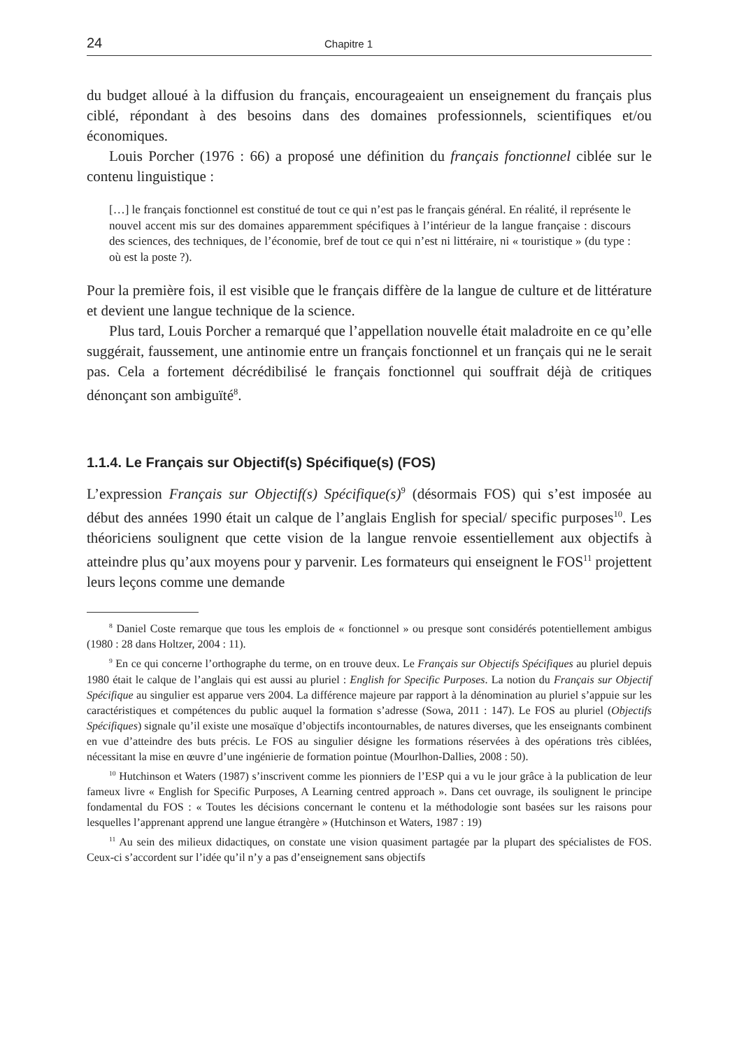24 Chapitre 1
du budget alloué à la diffusion du français, encourageaient un enseignement du français plus ciblé, répondant à des besoins dans des domaines professionnels, scientifiques et/ou économiques.
Louis Porcher (1976 : 66) a proposé une définition du français fonctionnel ciblée sur le contenu linguistique :
[…] le français fonctionnel est constitué de tout ce qui n’est pas le français général. En réalité, il représente le nouvel accent mis sur des domaines apparemment spécifiques à l’intérieur de la langue française : discours des sciences, des techniques, de l’économie, bref de tout ce qui n’est ni littéraire, ni « touristique » (du type : où est la poste ?).
Pour la première fois, il est visible que le français diffère de la langue de culture et de littérature et devient une langue technique de la science.
Plus tard, Louis Porcher a remarqué que l’appellation nouvelle était maladroite en ce qu’elle suggérait, faussement, une antinomie entre un français fonctionnel et un français qui ne le serait pas. Cela a fortement décrédibilisé le français fonctionnel qui souffrait déjà de critiques dénonçant son ambiguïté<sup>8</sup>.
1.1.4. Le Français sur Objectif(s) Spécifique(s) (FOS)
L’expression Français sur Objectif(s) Spécifique(s)<sup>9</sup> (désormais FOS) qui s’est imposée au début des années 1990 était un calque de l’anglais English for special/ specific purposes<sup>10</sup>. Les théoriciens soulignent que cette vision de la langue renvoie essentiellement aux objectifs à atteindre plus qu’aux moyens pour y parvenir. Les formateurs qui enseignent le FOS<sup>11</sup> projettent leurs leçons comme une demande
<sup>8</sup> Daniel Coste remarque que tous les emplois de « fonctionnel » ou presque sont considérés potentiellement ambigus (1980 : 28 dans Holtzer, 2004 : 11).
<sup>9</sup> En ce qui concerne l’orthographe du terme, on en trouve deux. Le Français sur Objectifs Spécifiques au pluriel depuis 1980 était le calque de l’anglais qui est aussi au pluriel : English for Specific Purposes. La notion du Français sur Objectif Spécifique au singulier est apparue vers 2004. La différence majeure par rapport à la dénomination au pluriel s’appuie sur les caractéristiques et compétences du public auquel la formation s’adresse (Sowa, 2011 : 147). Le FOS au pluriel (Objectifs Spécifiques) signale qu’il existe une mosaïque d’objectifs incontournables, de natures diverses, que les enseignants combinent en vue d’atteindre des buts précis. Le FOS au singulier désigne les formations réservées à des opérations très ciblées, nécessitant la mise en œuvre d’une ingénierie de formation pointue (Mourlhon-Dallies, 2008 : 50).
<sup>10</sup> Hutchinson et Waters (1987) s’inscrivent comme les pionniers de l’ESP qui a vu le jour grâce à la publication de leur fameux livre « English for Specific Purposes, A Learning centred approach ». Dans cet ouvrage, ils soulignent le principe fondamental du FOS : « Toutes les décisions concernant le contenu et la méthodologie sont basées sur les raisons pour lesquelles l’apprenant apprend une langue étrangère » (Hutchinson et Waters, 1987 : 19)
<sup>11</sup> Au sein des milieux didactiques, on constate une vision quasiment partagée par la plupart des spécialistes de FOS. Ceux-ci s’accordent sur l’idée qu’il n’y a pas d’enseignement sans objectifs